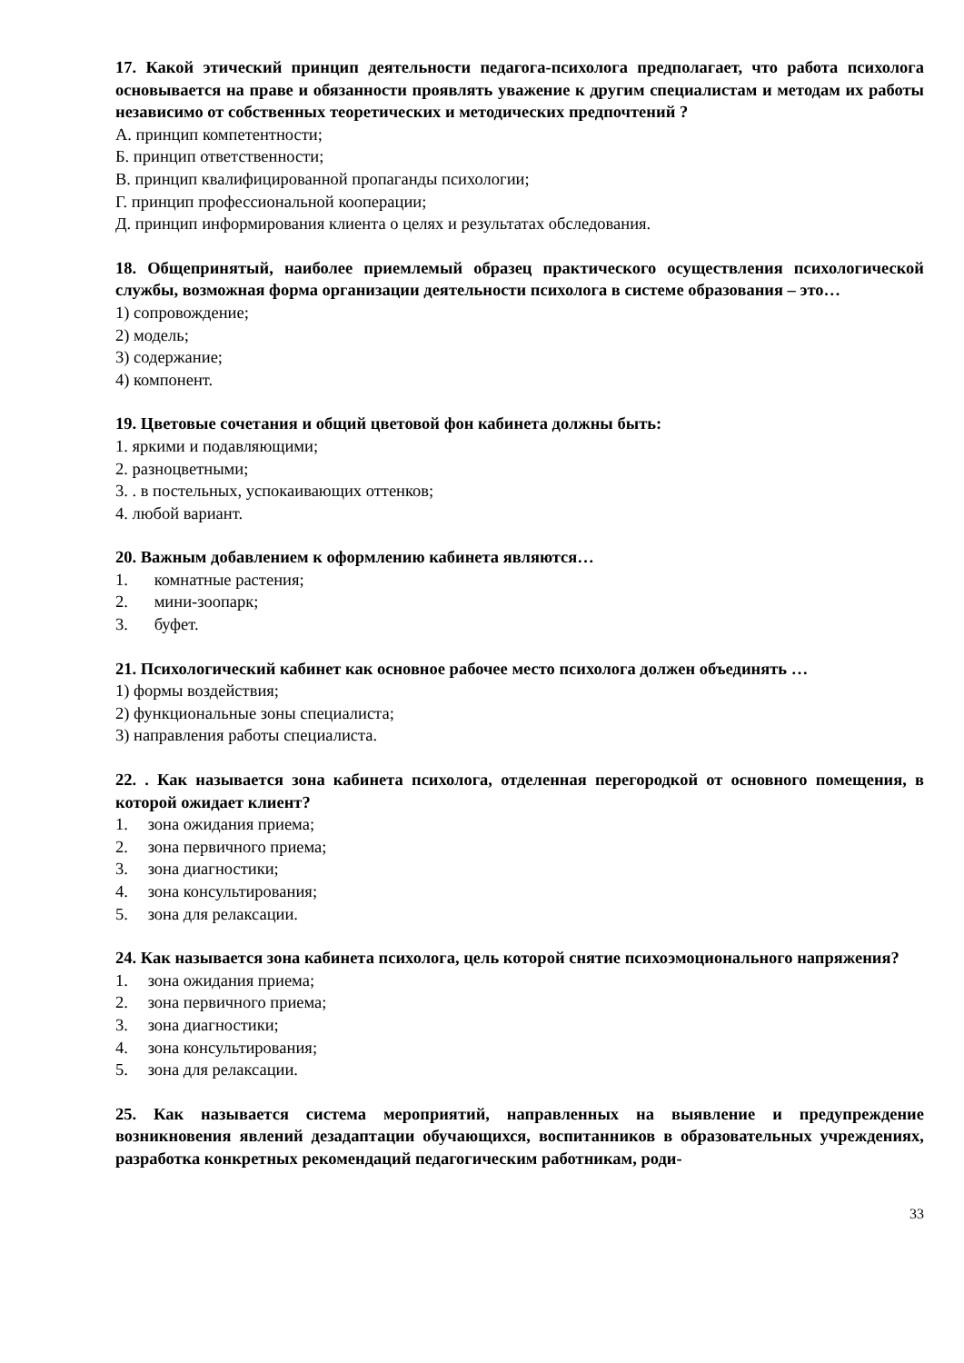17. Какой этический принцип деятельности педагога-психолога предполагает, что работа психолога основывается на праве и обязанности проявлять уважение к другим специалистам и методам их работы независимо от собственных теоретических и методических предпочтений ?
А. принцип компетентности;
Б. принцип ответственности;
В. принцип квалифицированной пропаганды психологии;
Г. принцип профессиональной кооперации;
Д. принцип информирования клиента о целях и результатах обследования.
18. Общепринятый, наиболее приемлемый образец практического осуществления психологической службы, возможная форма организации деятельности психолога в системе образования – это…
1) сопровождение;
2) модель;
3) содержание;
4) компонент.
19. Цветовые сочетания и общий цветовой фон кабинета должны быть:
1. яркими и подавляющими;
2. разноцветными;
3. . в постельных, успокаивающих оттенков;
4. любой вариант.
20. Важным добавлением к оформлению кабинета являются…
1. комнатные растения;
2. мини-зоопарк;
3. буфет.
21. Психологический кабинет как основное рабочее место психолога должен объединять …
1) формы воздействия;
2) функциональные зоны специалиста;
3) направления работы специалиста.
22. . Как называется зона кабинета психолога, отделенная перегородкой от основного помещения, в которой ожидает клиент?
1. зона ожидания приема;
2. зона первичного приема;
3. зона диагностики;
4. зона консультирования;
5. зона для релаксации.
24. Как называется зона кабинета психолога, цель которой снятие психоэмоционального напряжения?
1. зона ожидания приема;
2. зона первичного приема;
3. зона диагностики;
4. зона консультирования;
5. зона для релаксации.
25. Как называется система мероприятий, направленных на выявление и предупреждение возникновения явлений дезадаптации обучающихся, воспитанников в образовательных учреждениях, разработка конкретных рекомендаций педагогическим работникам, роди-
33